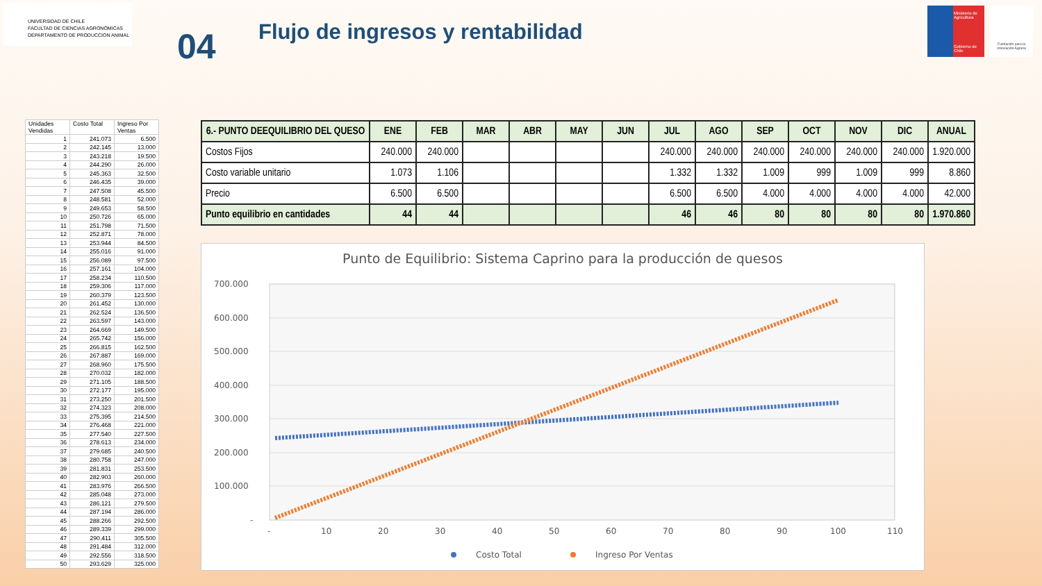UNIVERSIDAD DE CHILE
FACULTAD DE CIENCIAS AGRONOMICAS
DEPARTAMENTO DE PRODUCCION ANIMAL
04
Flujo de ingresos y rentabilidad
Ministerio de Agricultura
Gobierno de Chile
Fundación para la Innovación Agraria
| Unidades Vendidas | Costo Total | Ingreso Por Ventas |
| --- | --- | --- |
| 1 | 241.073 | 6.500 |
| 2 | 242.145 | 13.000 |
| 3 | 243.218 | 19.500 |
| 4 | 244.290 | 26.000 |
| 5 | 245.363 | 32.500 |
| 6 | 246.435 | 39.000 |
| 7 | 247.508 | 45.500 |
| 8 | 248.581 | 52.000 |
| 9 | 249.653 | 58.500 |
| 10 | 250.726 | 65.000 |
| 11 | 251.798 | 71.500 |
| 12 | 252.871 | 78.000 |
| 13 | 253.944 | 84.500 |
| 14 | 255.016 | 91.000 |
| 15 | 256.089 | 97.500 |
| 16 | 257.161 | 104.000 |
| 17 | 258.234 | 110.500 |
| 18 | 259.306 | 117.000 |
| 19 | 260.379 | 123.500 |
| 20 | 261.452 | 130.000 |
| 21 | 262.524 | 136.500 |
| 22 | 263.597 | 143.000 |
| 23 | 264.669 | 149.500 |
| 24 | 265.742 | 156.000 |
| 25 | 266.815 | 162.500 |
| 26 | 267.887 | 169.000 |
| 27 | 268.960 | 175.500 |
| 28 | 270.032 | 182.000 |
| 29 | 271.105 | 188.500 |
| 30 | 272.177 | 195.000 |
| 31 | 273.250 | 201.500 |
| 32 | 274.323 | 208.000 |
| 33 | 275.395 | 214.500 |
| 34 | 276.468 | 221.000 |
| 35 | 277.540 | 227.500 |
| 36 | 278.613 | 234.000 |
| 37 | 279.685 | 240.500 |
| 38 | 280.758 | 247.000 |
| 39 | 281.831 | 253.500 |
| 40 | 282.903 | 260.000 |
| 41 | 283.976 | 266.500 |
| 42 | 285.048 | 273.000 |
| 43 | 286.121 | 279.500 |
| 44 | 287.194 | 286.000 |
| 45 | 288.266 | 292.500 |
| 46 | 289.339 | 299.000 |
| 47 | 290.411 | 305.500 |
| 48 | 291.484 | 312.000 |
| 49 | 292.556 | 318.500 |
| 50 | 293.629 | 325.000 |
| 6.- PUNTO DEEQUILIBRIO DEL QUESO | ENE | FEB | MAR | ABR | MAY | JUN | JUL | AGO | SEP | OCT | NOV | DIC | ANUAL |
| --- | --- | --- | --- | --- | --- | --- | --- | --- | --- | --- | --- | --- | --- |
| Costos Fijos | 240.000 | 240.000 | | | | | 240.000 | 240.000 | 240.000 | 240.000 | 240.000 | 240.000 | 1.920.000 |
| Costo variable unitario | 1.073 | 1.106 | | | | | 1.332 | 1.332 | 1.009 | 999 | 1.009 | 999 | 8.860 |
| Precio | 6.500 | 6.500 | | | | | 6.500 | 6.500 | 4.000 | 4.000 | 4.000 | 4.000 | 42.000 |
| Punto equilibrio en cantidades | 44 | 44 | | | | | 46 | 46 | 80 | 80 | 80 | 80 | 1.970.860 |
Punto de Equilibrio: Sistema Caprino para la producción de quesos
700.000
600.000
500.000
400.000
300.000
200.000
100.000
-
-
10
20
30
40
50
60
70
80
90
100
110
Costo Total
Ingreso Por Ventas